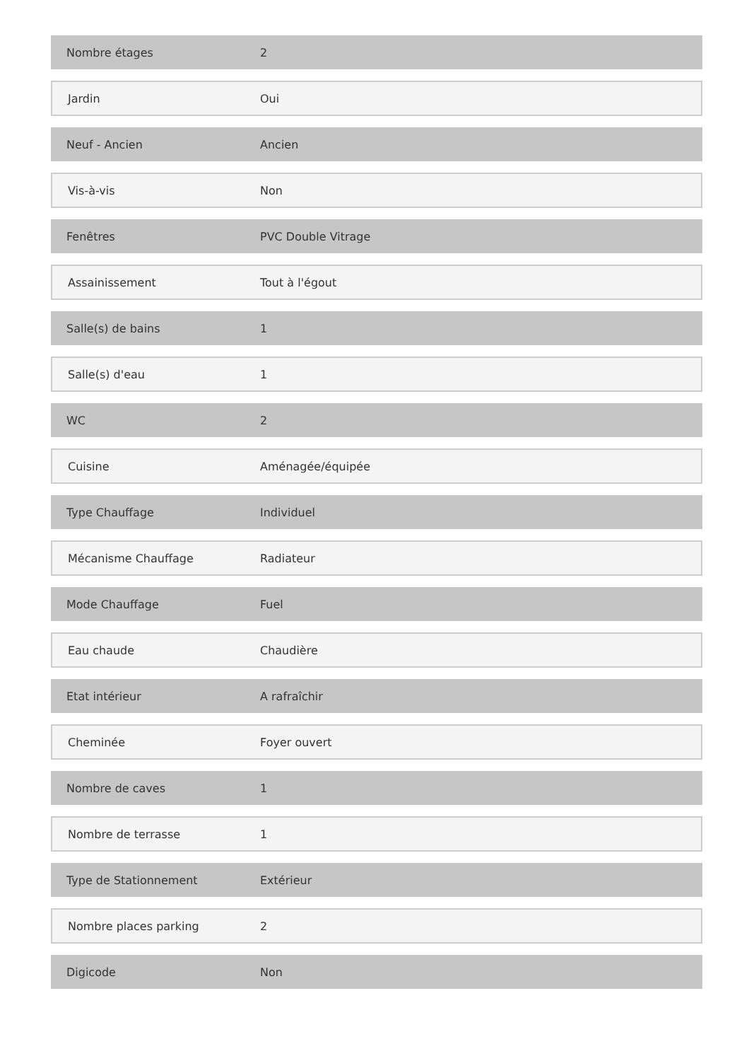| Nombre étages | 2 |
| Jardin | Oui |
| Neuf - Ancien | Ancien |
| Vis-à-vis | Non |
| Fenêtres | PVC Double Vitrage |
| Assainissement | Tout à l'égout |
| Salle(s) de bains | 1 |
| Salle(s) d'eau | 1 |
| WC | 2 |
| Cuisine | Aménagée/équipée |
| Type Chauffage | Individuel |
| Mécanisme Chauffage | Radiateur |
| Mode Chauffage | Fuel |
| Eau chaude | Chaudière |
| Etat intérieur | A rafraîchir |
| Cheminée | Foyer ouvert |
| Nombre de caves | 1 |
| Nombre de terrasse | 1 |
| Type de Stationnement | Extérieur |
| Nombre places parking | 2 |
| Digicode | Non |